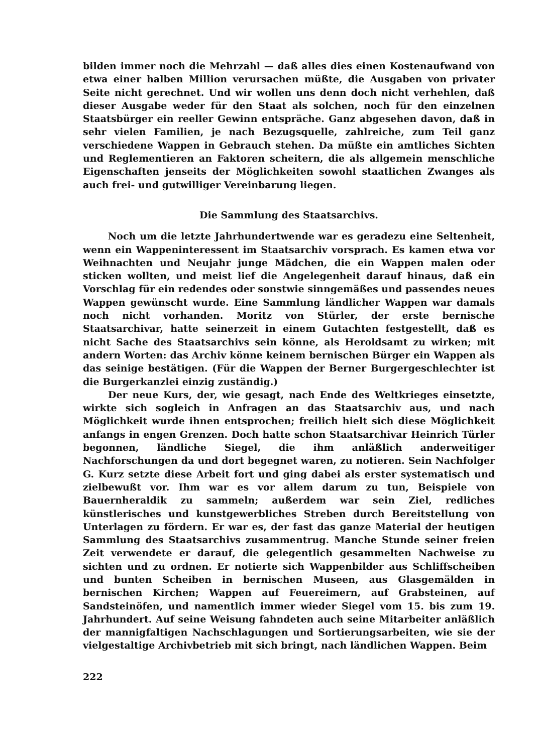bilden immer noch die Mehrzahl — daß alles dies einen Kostenaufwand von etwa einer halben Million verursachen müßte, die Ausgaben von privater Seite nicht gerechnet. Und wir wollen uns denn doch nicht verhehlen, daß dieser Ausgabe weder für den Staat als solchen, noch für den einzelnen Staatsbürger ein reeller Gewinn entspräche. Ganz abgesehen davon, daß in sehr vielen Familien, je nach Bezugsquelle, zahlreiche, zum Teil ganz verschiedene Wappen in Gebrauch stehen. Da müßte ein amtliches Sichten und Reglementieren an Faktoren scheitern, die als allgemein menschliche Eigenschaften jenseits der Möglichkeiten sowohl staatlichen Zwanges als auch frei- und gutwilliger Vereinbarung liegen.
Die Sammlung des Staatsarchivs.
Noch um die letzte Jahrhundertwende war es geradezu eine Seltenheit, wenn ein Wappeninteressent im Staatsarchiv vorsprach. Es kamen etwa vor Weihnachten und Neujahr junge Mädchen, die ein Wappen malen oder sticken wollten, und meist lief die Angelegenheit darauf hinaus, daß ein Vorschlag für ein redendes oder sonstwie sinngemäßes und passendes neues Wappen gewünscht wurde. Eine Sammlung ländlicher Wappen war damals noch nicht vorhanden. Moritz von Stürler, der erste bernische Staatsarchivar, hatte seinerzeit in einem Gutachten festgestellt, daß es nicht Sache des Staatsarchivs sein könne, als Heroldsamt zu wirken; mit andern Worten: das Archiv könne keinem bernischen Bürger ein Wappen als das seinige bestätigen. (Für die Wappen der Berner Burgergeschlechter ist die Burgerkanzlei einzig zuständig.)
Der neue Kurs, der, wie gesagt, nach Ende des Weltkrieges einsetzte, wirkte sich sogleich in Anfragen an das Staatsarchiv aus, und nach Möglichkeit wurde ihnen entsprochen; freilich hielt sich diese Möglichkeit anfangs in engen Grenzen. Doch hatte schon Staatsarchivar Heinrich Türler begonnen, ländliche Siegel, die ihm anläßlich anderweitiger Nachforschungen da und dort begegnet waren, zu notieren. Sein Nachfolger G. Kurz setzte diese Arbeit fort und ging dabei als erster systematisch und zielbewußt vor. Ihm war es vor allem darum zu tun, Beispiele von Bauernheraldik zu sammeln; außerdem war sein Ziel, redliches künstlerisches und kunstgewerbliches Streben durch Bereitstellung von Unterlagen zu fördern. Er war es, der fast das ganze Material der heutigen Sammlung des Staatsarchivs zusammentrug. Manche Stunde seiner freien Zeit verwendete er darauf, die gelegentlich gesammelten Nachweise zu sichten und zu ordnen. Er notierte sich Wappenbilder aus Schliffscheiben und bunten Scheiben in bernischen Museen, aus Glasgemälden in bernischen Kirchen; Wappen auf Feuereimern, auf Grabsteinen, auf Sandsteinöfen, und namentlich immer wieder Siegel vom 15. bis zum 19. Jahrhundert. Auf seine Weisung fahndeten auch seine Mitarbeiter anläßlich der mannigfaltigen Nachschlagungen und Sortierungsarbeiten, wie sie der vielgestaltige Archivbetrieb mit sich bringt, nach ländlichen Wappen. Beim
222